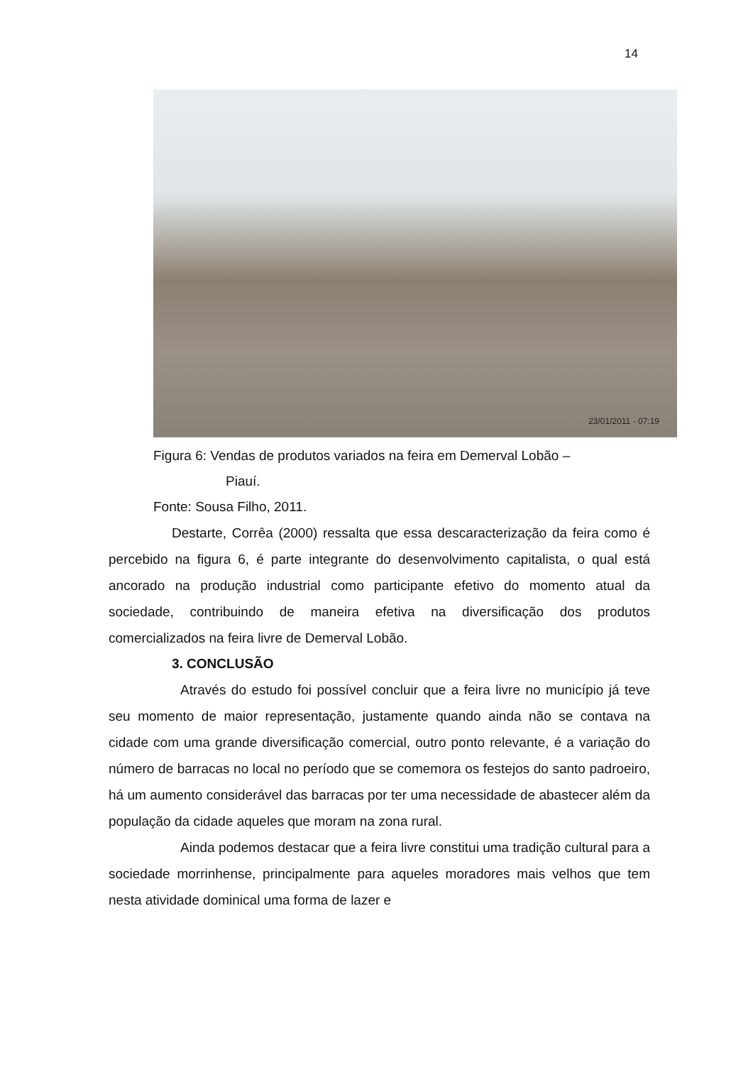14
23/01/2011 - 07:19
Figura 6: Vendas de produtos variados na feira em Demerval Lobão –
Piauí.
Fonte: Sousa Filho, 2011.
Destarte, Corrêa (2000) ressalta que essa descaracterização da feira como é percebido na figura 6, é parte integrante do desenvolvimento capitalista, o qual está ancorado na produção industrial como participante efetivo do momento atual da sociedade, contribuindo de maneira efetiva na diversificação dos produtos comercializados na feira livre de Demerval Lobão.
3. CONCLUSÃO
Através do estudo foi possível concluir que a feira livre no município já teve seu momento de maior representação, justamente quando ainda não se contava na cidade com uma grande diversificação comercial, outro ponto relevante, é a variação do número de barracas no local no período que se comemora os festejos do santo padroeiro, há um aumento considerável das barracas por ter uma necessidade de abastecer além da população da cidade aqueles que moram na zona rural.
Ainda podemos destacar que a feira livre constitui uma tradição cultural para a sociedade morrinhense, principalmente para aqueles moradores mais velhos que tem nesta atividade dominical uma forma de lazer e